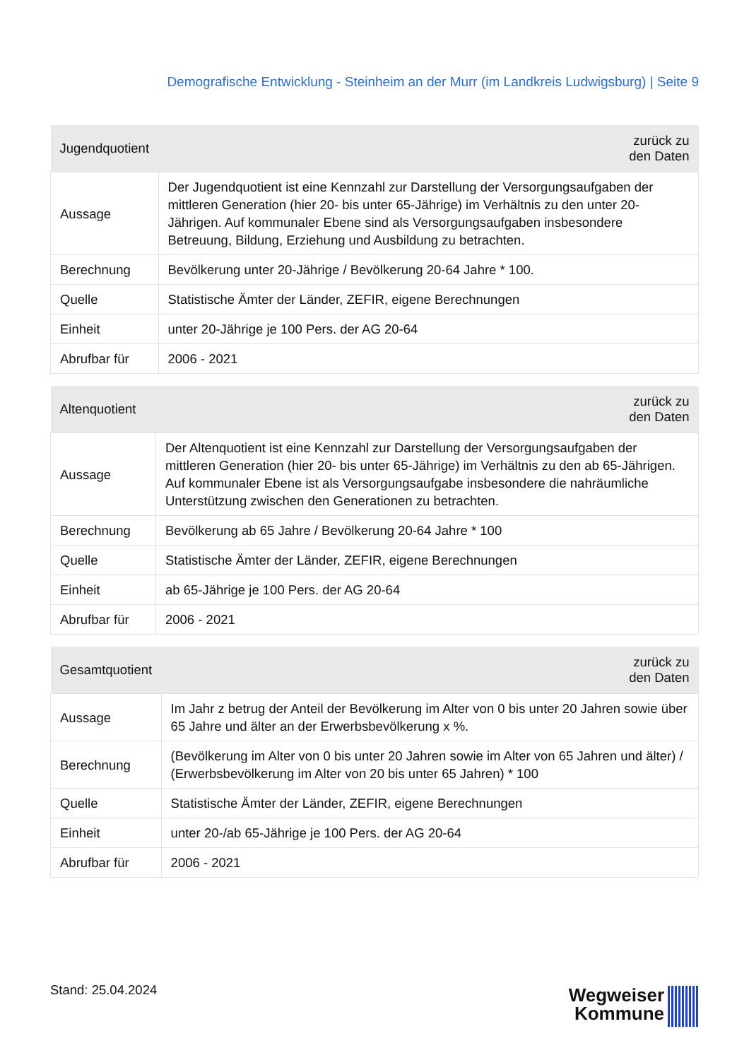Demografische Entwicklung - Steinheim an der Murr (im Landkreis Ludwigsburg) | Seite 9
| Jugendquotient | zurück zu den Daten |
| --- | --- |
| Aussage | Der Jugendquotient ist eine Kennzahl zur Darstellung der Versorgungsaufgaben der mittleren Generation (hier 20- bis unter 65-Jährige) im Verhältnis zu den unter 20-Jährigen. Auf kommunaler Ebene sind als Versorgungsaufgaben insbesondere Betreuung, Bildung, Erziehung und Ausbildung zu betrachten. |
| Berechnung | Bevölkerung unter 20-Jährige / Bevölkerung 20-64 Jahre * 100. |
| Quelle | Statistische Ämter der Länder, ZEFIR, eigene Berechnungen |
| Einheit | unter 20-Jährige je 100 Pers. der AG 20-64 |
| Abrufbar für | 2006 - 2021 |
| Altenquotient | zurück zu den Daten |
| --- | --- |
| Aussage | Der Altenquotient ist eine Kennzahl zur Darstellung der Versorgungsaufgaben der mittleren Generation (hier 20- bis unter 65-Jährige) im Verhältnis zu den ab 65-Jährigen. Auf kommunaler Ebene ist als Versorgungsaufgabe insbesondere die nahräumliche Unterstützung zwischen den Generationen zu betrachten. |
| Berechnung | Bevölkerung ab 65 Jahre / Bevölkerung 20-64 Jahre * 100 |
| Quelle | Statistische Ämter der Länder, ZEFIR, eigene Berechnungen |
| Einheit | ab 65-Jährige je 100 Pers. der AG 20-64 |
| Abrufbar für | 2006 - 2021 |
| Gesamtquotient | zurück zu den Daten |
| --- | --- |
| Aussage | Im Jahr z betrug der Anteil der Bevölkerung im Alter von 0 bis unter 20 Jahren sowie über 65 Jahre und älter an der Erwerbsbevölkerung x %. |
| Berechnung | (Bevölkerung im Alter von 0 bis unter 20 Jahren sowie im Alter von 65 Jahren und älter) / (Erwerbsbevölkerung im Alter von 20 bis unter 65 Jahren) * 100 |
| Quelle | Statistische Ämter der Länder, ZEFIR, eigene Berechnungen |
| Einheit | unter 20-/ab 65-Jährige je 100 Pers. der AG 20-64 |
| Abrufbar für | 2006 - 2021 |
Stand: 25.04.2024
Wegweiser
Kommune